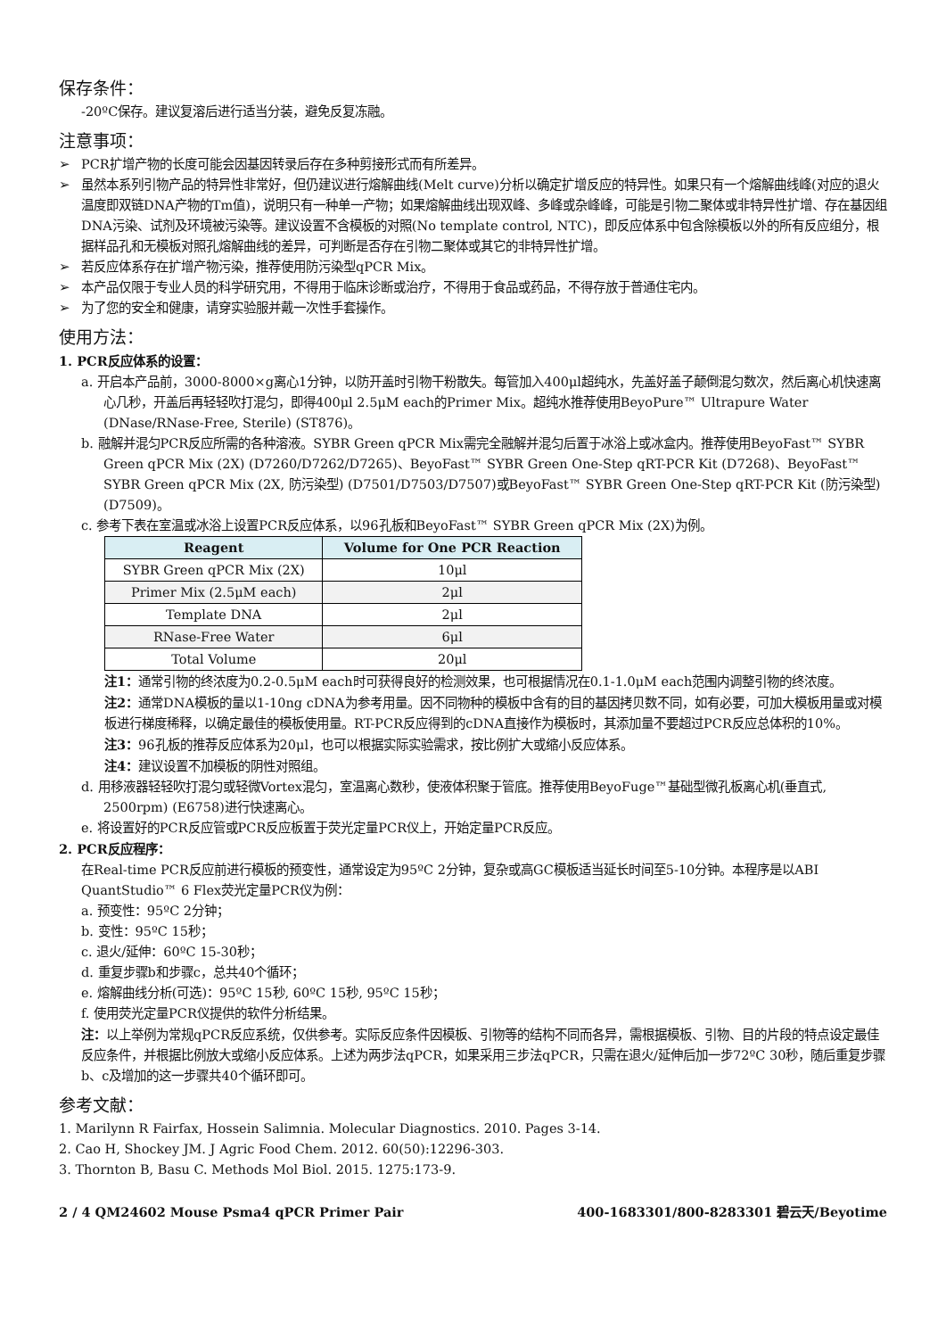保存条件：
-20ºC保存。建议复溶后进行适当分装，避免反复冻融。
注意事项：
➢ PCR扩增产物的长度可能会因基因转录后存在多种剪接形式而有所差异。
➢ 虽然本系列引物产品的特异性非常好，但仍建议进行熔解曲线(Melt curve)分析以确定扩增反应的特异性。如果只有一个熔解曲线峰(对应的退火温度即双链DNA产物的Tm值)，说明只有一种单一产物；如果熔解曲线出现双峰、多峰或杂峰峰，可能是引物二聚体或非特异性扩增、存在基因组DNA污染、试剂及环境被污染等。建议设置不含模板的对照(No template control, NTC)，即反应体系中包含除模板以外的所有反应组分，根据样品孔和无模板对照孔熔解曲线的差异，可判断是否存在引物二聚体或其它的非特异性扩增。
➢ 若反应体系存在扩增产物污染，推荐使用防污染型qPCR Mix。
➢ 本产品仅限于专业人员的科学研究用，不得用于临床诊断或治疗，不得用于食品或药品，不得存放于普通住宅内。
➢ 为了您的安全和健康，请穿实验服并戴一次性手套操作。
使用方法：
1. PCR反应体系的设置：
a. 开启本产品前，3000-8000×g离心1分钟，以防开盖时引物干粉散失。每管加入400μl超纯水，先盖好盖子颠倒混匀数次，然后离心机快速离心几秒，开盖后再轻轻吹打混匀，即得400μl 2.5μM each的Primer Mix。超纯水推荐使用BeyoPure™ Ultrapure Water (DNase/RNase-Free, Sterile) (ST876)。
b. 融解并混匀PCR反应所需的各种溶液。SYBR Green qPCR Mix需完全融解并混匀后置于冰浴上或冰盒内。推荐使用BeyoFast™ SYBR Green qPCR Mix (2X) (D7260/D7262/D7265)、BeyoFast™ SYBR Green One-Step qRT-PCR Kit (D7268)、BeyoFast™ SYBR Green qPCR Mix (2X, 防污染型) (D7501/D7503/D7507)或BeyoFast™ SYBR Green One-Step qRT-PCR Kit (防污染型) (D7509)。
c. 参考下表在室温或冰浴上设置PCR反应体系，以96孔板和BeyoFast™ SYBR Green qPCR Mix (2X)为例。
| Reagent | Volume for One PCR Reaction |
| --- | --- |
| SYBR Green qPCR Mix (2X) | 10μl |
| Primer Mix (2.5μM each) | 2μl |
| Template DNA | 2μl |
| RNase-Free Water | 6μl |
| Total Volume | 20μl |
注1：通常引物的终浓度为0.2-0.5μM each时可获得良好的检测效果，也可根据情况在0.1-1.0μM each范围内调整引物的终浓度。
注2：通常DNA模板的量以1-10ng cDNA为参考用量。因不同物种的模板中含有的目的基因拷贝数不同，如有必要，可加大模板用量或对模板进行梯度稀释，以确定最佳的模板使用量。RT-PCR反应得到的cDNA直接作为模板时，其添加量不要超过PCR反应总体积的10%。
注3：96孔板的推荐反应体系为20μl，也可以根据实际实验需求，按比例扩大或缩小反应体系。
注4：建议设置不加模板的阴性对照组。
d. 用移液器轻轻吹打混匀或轻微Vortex混匀，室温离心数秒，使液体积聚于管底。推荐使用BeyoFuge™基础型微孔板离心机(垂直式, 2500rpm) (E6758)进行快速离心。
e. 将设置好的PCR反应管或PCR反应板置于荧光定量PCR仪上，开始定量PCR反应。
2. PCR反应程序：
在Real-time PCR反应前进行模板的预变性，通常设定为95ºC 2分钟，复杂或高GC模板适当延长时间至5-10分钟。本程序是以ABI QuantStudio™ 6 Flex荧光定量PCR仪为例：
a. 预变性：95ºC 2分钟；
b. 变性：95ºC 15秒；
c. 退火/延伸：60ºC 15-30秒；
d. 重复步骤b和步骤c，总共40个循环；
e. 熔解曲线分析(可选)：95ºC 15秒, 60ºC 15秒, 95ºC 15秒；
f. 使用荧光定量PCR仪提供的软件分析结果。
注：以上举例为常规qPCR反应系统，仅供参考。实际反应条件因模板、引物等的结构不同而各异，需根据模板、引物、目的片段的特点设定最佳反应条件，并根据比例放大或缩小反应体系。上述为两步法qPCR，如果采用三步法qPCR，只需在退火/延伸后加一步72ºC 30秒，随后重复步骤b、c及增加的这一步骤共40个循环即可。
参考文献：
1. Marilynn R Fairfax, Hossein Salimnia. Molecular Diagnostics. 2010. Pages 3-14.
2. Cao H, Shockey JM. J Agric Food Chem. 2012. 60(50):12296-303.
3. Thornton B, Basu C. Methods Mol Biol. 2015. 1275:173-9.
2 / 4 QM24602 Mouse Psma4 qPCR Primer Pair 400-1683301/800-8283301 碧云天/Beyotime